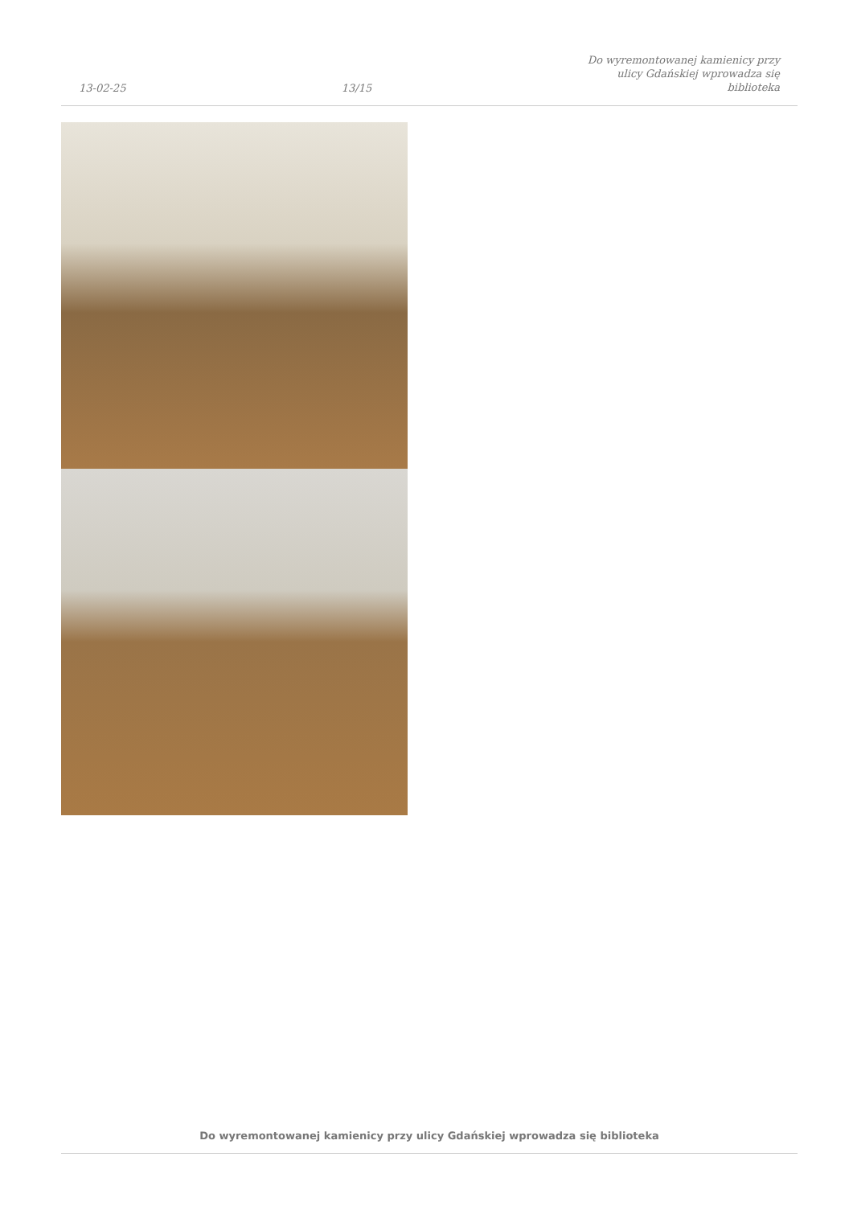13-02-25
13/15
Do wyremontowanej kamienicy przy
ulicy Gdańskiej wprowadza się
biblioteka
Do wyremontowanej kamienicy przy ulicy Gdańskiej wprowadza się biblioteka